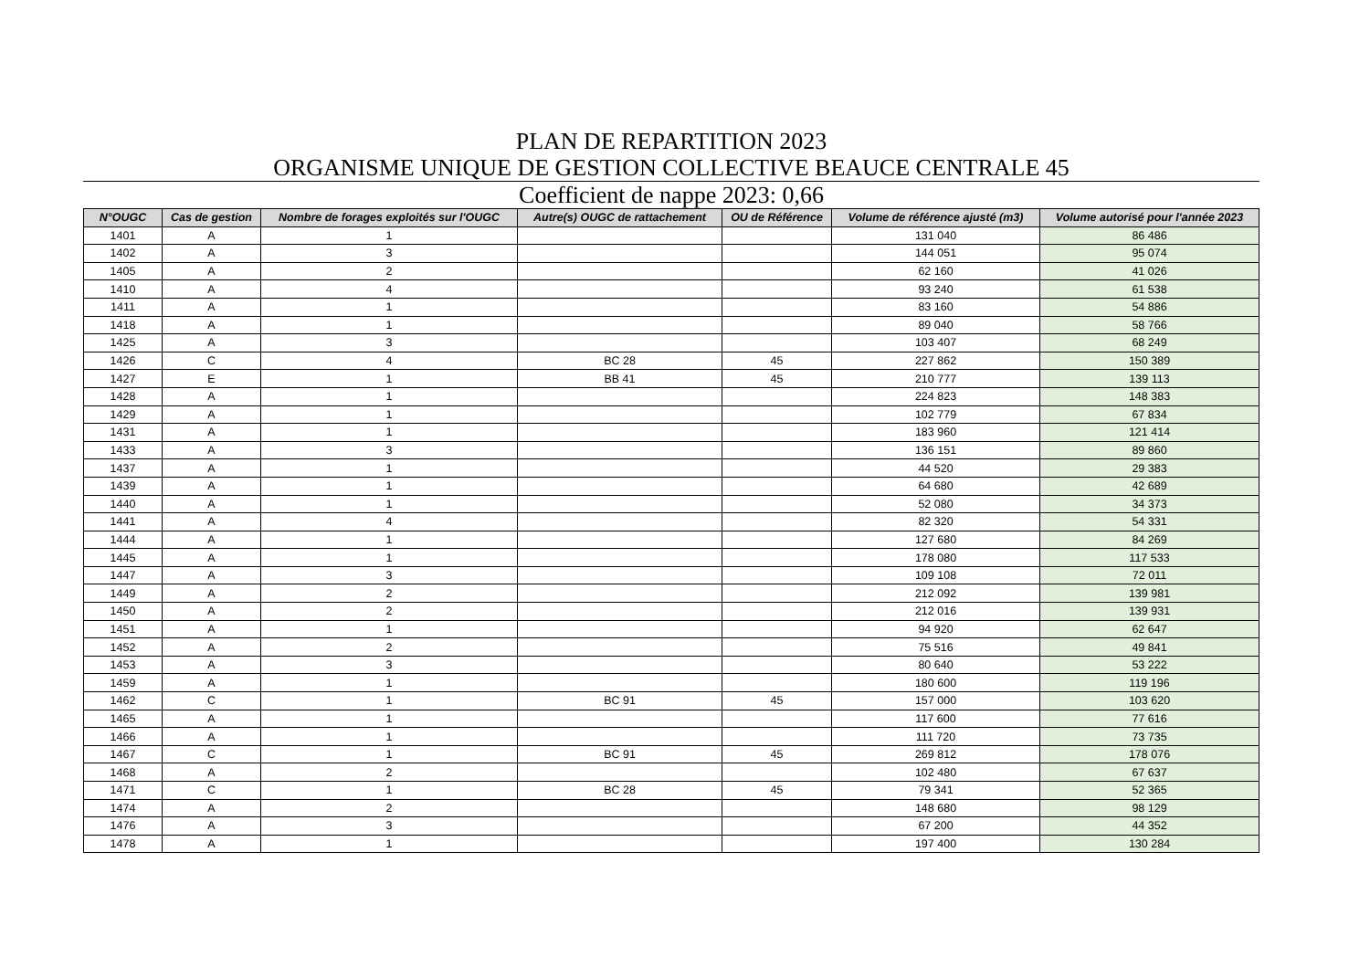PLAN DE REPARTITION 2023
ORGANISME UNIQUE DE GESTION COLLECTIVE BEAUCE CENTRALE 45
Coefficient de nappe 2023: 0,66
| N°OUGC | Cas de gestion | Nombre de forages exploités sur l'OUGC | Autre(s) OUGC de rattachement | OU de Référence | Volume de référence ajusté (m3) | Volume autorisé pour l'année 2023 |
| --- | --- | --- | --- | --- | --- | --- |
| 1401 | A | 1 | | | 131 040 | 86 486 |
| 1402 | A | 3 | | | 144 051 | 95 074 |
| 1405 | A | 2 | | | 62 160 | 41 026 |
| 1410 | A | 4 | | | 93 240 | 61 538 |
| 1411 | A | 1 | | | 83 160 | 54 886 |
| 1418 | A | 1 | | | 89 040 | 58 766 |
| 1425 | A | 3 | | | 103 407 | 68 249 |
| 1426 | C | 4 | BC 28 | 45 | 227 862 | 150 389 |
| 1427 | E | 1 | BB 41 | 45 | 210 777 | 139 113 |
| 1428 | A | 1 | | | 224 823 | 148 383 |
| 1429 | A | 1 | | | 102 779 | 67 834 |
| 1431 | A | 1 | | | 183 960 | 121 414 |
| 1433 | A | 3 | | | 136 151 | 89 860 |
| 1437 | A | 1 | | | 44 520 | 29 383 |
| 1439 | A | 1 | | | 64 680 | 42 689 |
| 1440 | A | 1 | | | 52 080 | 34 373 |
| 1441 | A | 4 | | | 82 320 | 54 331 |
| 1444 | A | 1 | | | 127 680 | 84 269 |
| 1445 | A | 1 | | | 178 080 | 117 533 |
| 1447 | A | 3 | | | 109 108 | 72 011 |
| 1449 | A | 2 | | | 212 092 | 139 981 |
| 1450 | A | 2 | | | 212 016 | 139 931 |
| 1451 | A | 1 | | | 94 920 | 62 647 |
| 1452 | A | 2 | | | 75 516 | 49 841 |
| 1453 | A | 3 | | | 80 640 | 53 222 |
| 1459 | A | 1 | | | 180 600 | 119 196 |
| 1462 | C | 1 | BC 91 | 45 | 157 000 | 103 620 |
| 1465 | A | 1 | | | 117 600 | 77 616 |
| 1466 | A | 1 | | | 111 720 | 73 735 |
| 1467 | C | 1 | BC 91 | 45 | 269 812 | 178 076 |
| 1468 | A | 2 | | | 102 480 | 67 637 |
| 1471 | C | 1 | BC 28 | 45 | 79 341 | 52 365 |
| 1474 | A | 2 | | | 148 680 | 98 129 |
| 1476 | A | 3 | | | 67 200 | 44 352 |
| 1478 | A | 1 | | | 197 400 | 130 284 |